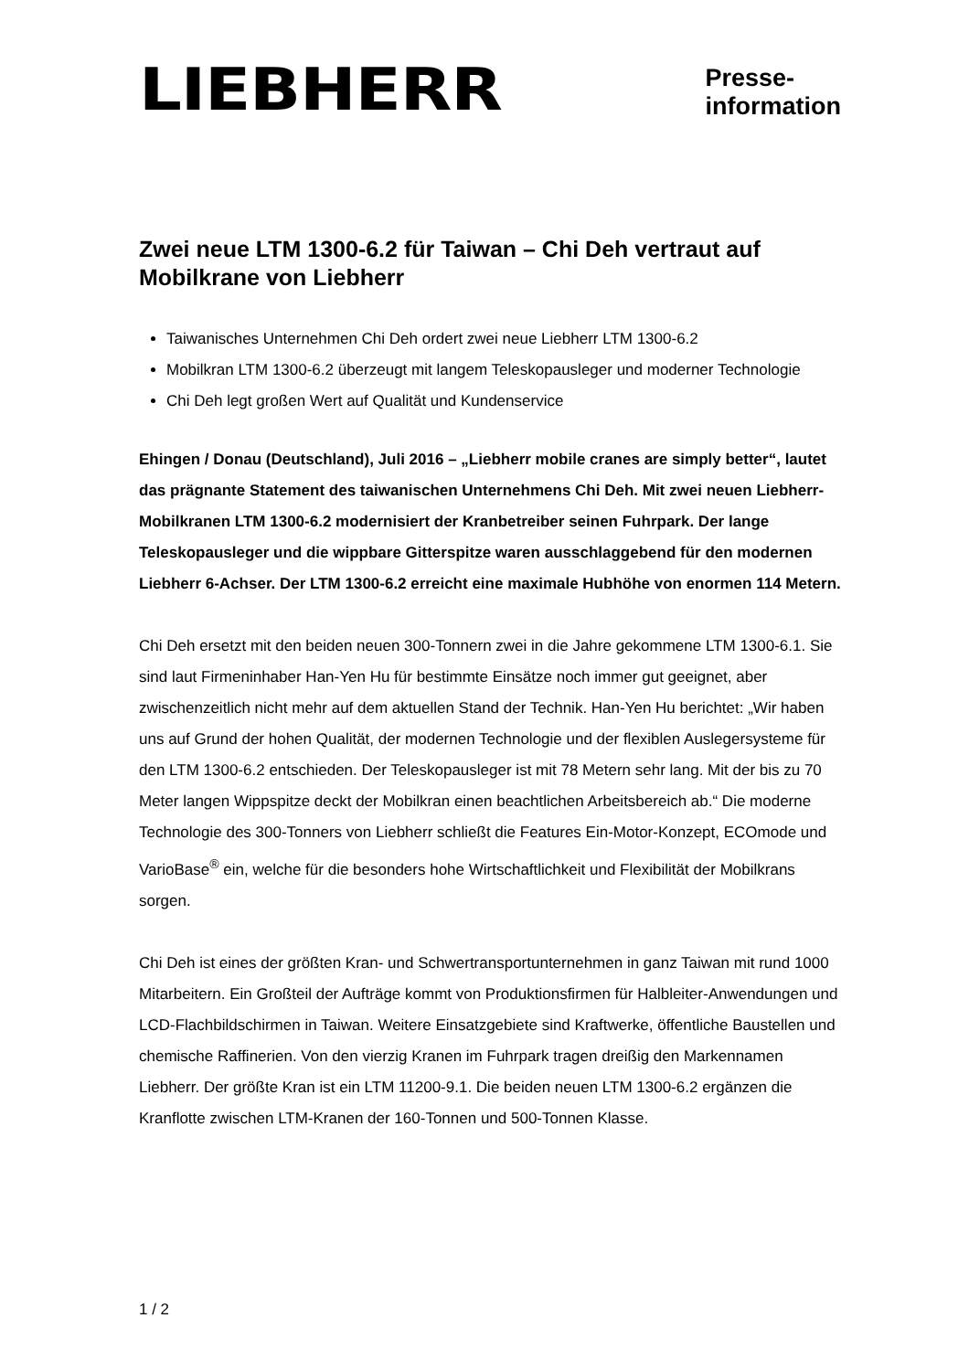LIEBHERR
Presse-
information
Zwei neue LTM 1300-6.2 für Taiwan – Chi Deh vertraut auf Mobilkrane von Liebherr
Taiwanisches Unternehmen Chi Deh ordert zwei neue Liebherr LTM 1300-6.2
Mobilkran LTM 1300-6.2 überzeugt mit langem Teleskopausleger und moderner Technologie
Chi Deh legt großen Wert auf Qualität und Kundenservice
Ehingen / Donau (Deutschland), Juli 2016 – „Liebherr mobile cranes are simply better“, lautet das prägnante Statement des taiwanischen Unternehmens Chi Deh. Mit zwei neuen Liebherr-Mobilkranen LTM 1300-6.2 modernisiert der Kranbetreiber seinen Fuhrpark. Der lange Teleskopausleger und die wippbare Gitterspitze waren ausschlaggebend für den modernen Liebherr 6-Achser. Der LTM 1300-6.2 erreicht eine maximale Hubhöhe von enormen 114 Metern.
Chi Deh ersetzt mit den beiden neuen 300-Tonnern zwei in die Jahre gekommene LTM 1300-6.1. Sie sind laut Firmeninhaber Han-Yen Hu für bestimmte Einsätze noch immer gut geeignet, aber zwischenzeitlich nicht mehr auf dem aktuellen Stand der Technik. Han-Yen Hu berichtet: „Wir haben uns auf Grund der hohen Qualität, der modernen Technologie und der flexiblen Auslegersysteme für den LTM 1300-6.2 entschieden. Der Teleskopausleger ist mit 78 Metern sehr lang. Mit der bis zu 70 Meter langen Wippspitze deckt der Mobilkran einen beachtlichen Arbeitsbereich ab.“ Die moderne Technologie des 300-Tonners von Liebherr schließt die Features Ein-Motor-Konzept, ECOmode und VarioBase<sup>®</sup> ein, welche für die besonders hohe Wirtschaftlichkeit und Flexibilität der Mobilkrans sorgen.
Chi Deh ist eines der größten Kran- und Schwertransportunternehmen in ganz Taiwan mit rund 1000 Mitarbeitern. Ein Großteil der Aufträge kommt von Produktionsfirmen für Halbleiter-Anwendungen und LCD-Flachbildschirmen in Taiwan. Weitere Einsatzgebiete sind Kraftwerke, öffentliche Baustellen und chemische Raffinerien. Von den vierzig Kranen im Fuhrpark tragen dreißig den Markennamen Liebherr. Der größte Kran ist ein LTM 11200-9.1. Die beiden neuen LTM 1300-6.2 ergänzen die Kranflotte zwischen LTM-Kranen der 160-Tonnen und 500-Tonnen Klasse.
1 / 2